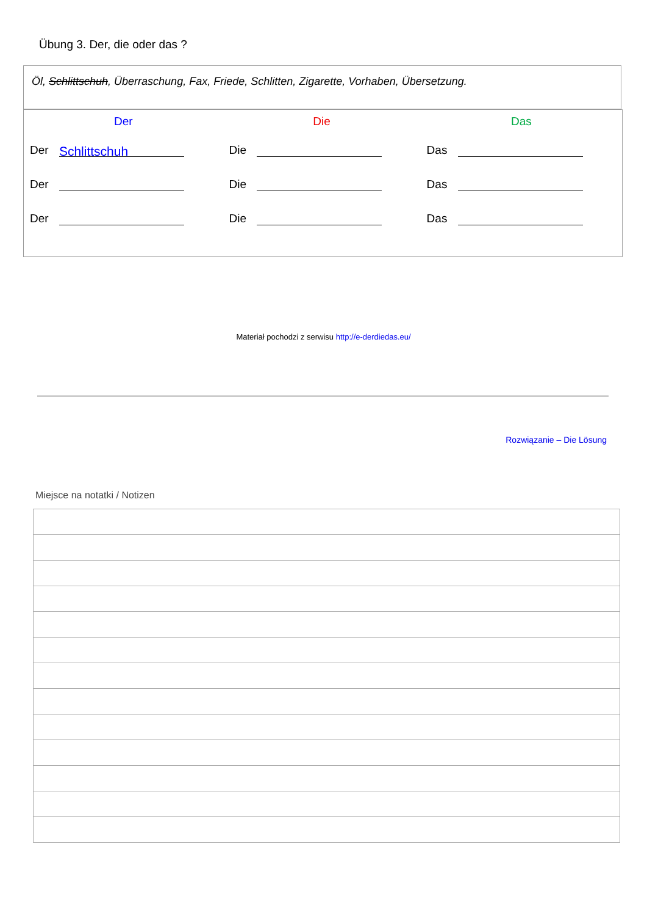Übung 3. Der, die oder das ?
Öl, Schlittschuh, Überraschung, Fax, Friede, Schlitten, Zigarette, Vorhaben, Übersetzung.
| Der | Die | Das |
| --- | --- | --- |
| Der Schlittschuh | Die | Das |
| Der | Die | Das |
| Der | Die | Das |
Materiał pochodzi z serwisu http://e-derdiedas.eu/
Rozwiązanie – Die Lösung
Miejsce na notatki / Notizen